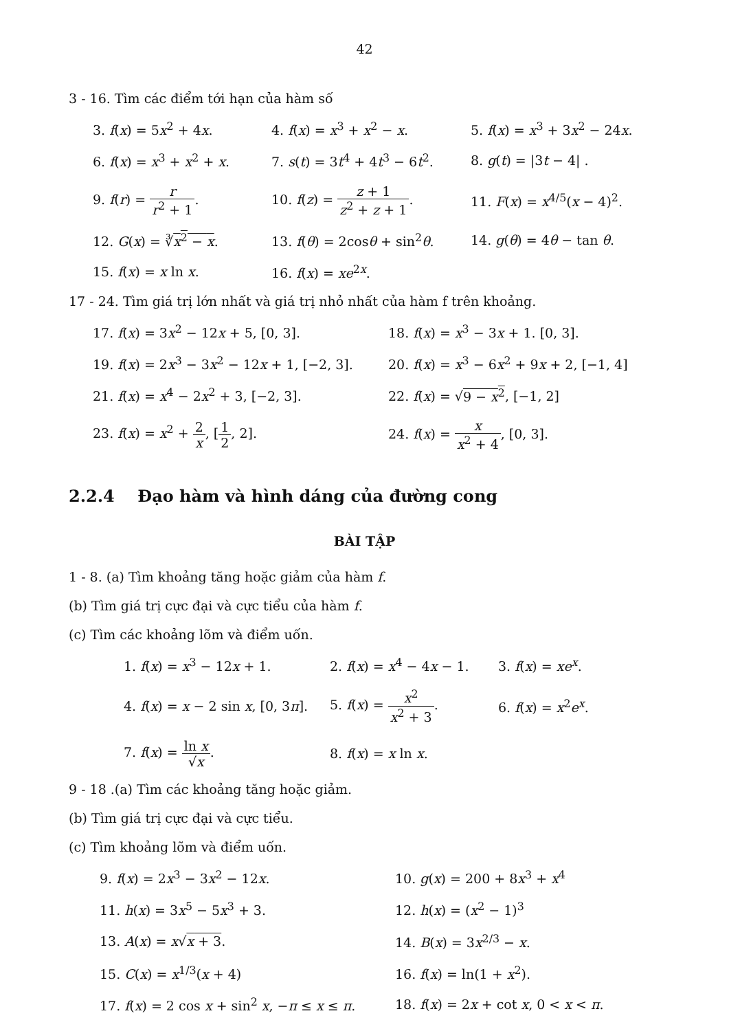42
3 - 16. Tìm các điểm tới hạn của hàm số
3. f(x) = 5x<sup>2</sup> + 4x.
4. f(x) = x<sup>3</sup> + x<sup>2</sup> − x.
5. f(x) = x<sup>3</sup> + 3x<sup>2</sup> − 24x.
6. f(x) = x<sup>3</sup> + x<sup>2</sup> + x.
7. s(t) = 3t<sup>4</sup> + 4t<sup>3</sup> − 6t<sup>2</sup>.
8. g(t) = |3t − 4| .
9. f(r) = r r<sup>2</sup> + 1.
10. f(z) = z + 1 z<sup>2</sup> + z + 1.
11. F(x) = x<sup>4/5</sup>(x − 4)<sup>2</sup>.
12. G(x) = ∛x<sup>2</sup> − x.
13. f(θ) = 2cosθ + sin<sup>2</sup>θ.
14. g(θ) = 4θ − tan θ.
15. f(x) = x ln x.
16. f(x) = xe<sup>2x</sup>.
17 - 24. Tìm giá trị lớn nhất và giá trị nhỏ nhất của hàm f trên khoảng.
17. f(x) = 3x<sup>2</sup> − 12x + 5, [0, 3].
18. f(x) = x<sup>3</sup> − 3x + 1. [0, 3].
19. f(x) = 2x<sup>3</sup> − 3x<sup>2</sup> − 12x + 1, [−2, 3].
20. f(x) = x<sup>3</sup> − 6x<sup>2</sup> + 9x + 2, [−1, 4]
21. f(x) = x<sup>4</sup> − 2x<sup>2</sup> + 3, [−2, 3].
22. f(x) = √9 − x<sup>2</sup>, [−1, 2]
23. f(x) = x<sup>2</sup> + 2 x, [1 2, 2].
24. f(x) = x x<sup>2</sup> + 4, [0, 3].
2.2.4 Đạo hàm và hình dáng của đường cong
BÀI TẬP
1 - 8. (a) Tìm khoảng tăng hoặc giảm của hàm f.
(b) Tìm giá trị cực đại và cực tiểu của hàm f.
(c) Tìm các khoảng lõm và điểm uốn.
1. f(x) = x<sup>3</sup> − 12x + 1.
2. f(x) = x<sup>4</sup> − 4x − 1.
3. f(x) = xe<sup>x</sup>.
4. f(x) = x − 2 sin x, [0, 3π].
5. f(x) = x<sup>2</sup> x<sup>2</sup> + 3.
6. f(x) = x<sup>2</sup>e<sup>x</sup>.
7. f(x) = ln x √x.
8. f(x) = x ln x.
9 - 18 .(a) Tìm các khoảng tăng hoặc giảm.
(b) Tìm giá trị cực đại và cực tiểu.
(c) Tìm khoảng lõm và điểm uốn.
9. f(x) = 2x<sup>3</sup> − 3x<sup>2</sup> − 12x.
10. g(x) = 200 + 8x<sup>3</sup> + x<sup>4</sup>
11. h(x) = 3x<sup>5</sup> − 5x<sup>3</sup> + 3.
12. h(x) = (x<sup>2</sup> − 1)<sup>3</sup>
13. A(x) = x√x + 3.
14. B(x) = 3x<sup>2/3</sup> − x.
15. C(x) = x<sup>1/3</sup>(x + 4)
16. f(x) = ln(1 + x<sup>2</sup>).
17. f(x) = 2 cos x + sin<sup>2</sup> x, −π ≤ x ≤ π.
18. f(x) = 2x + cot x, 0 < x < π.